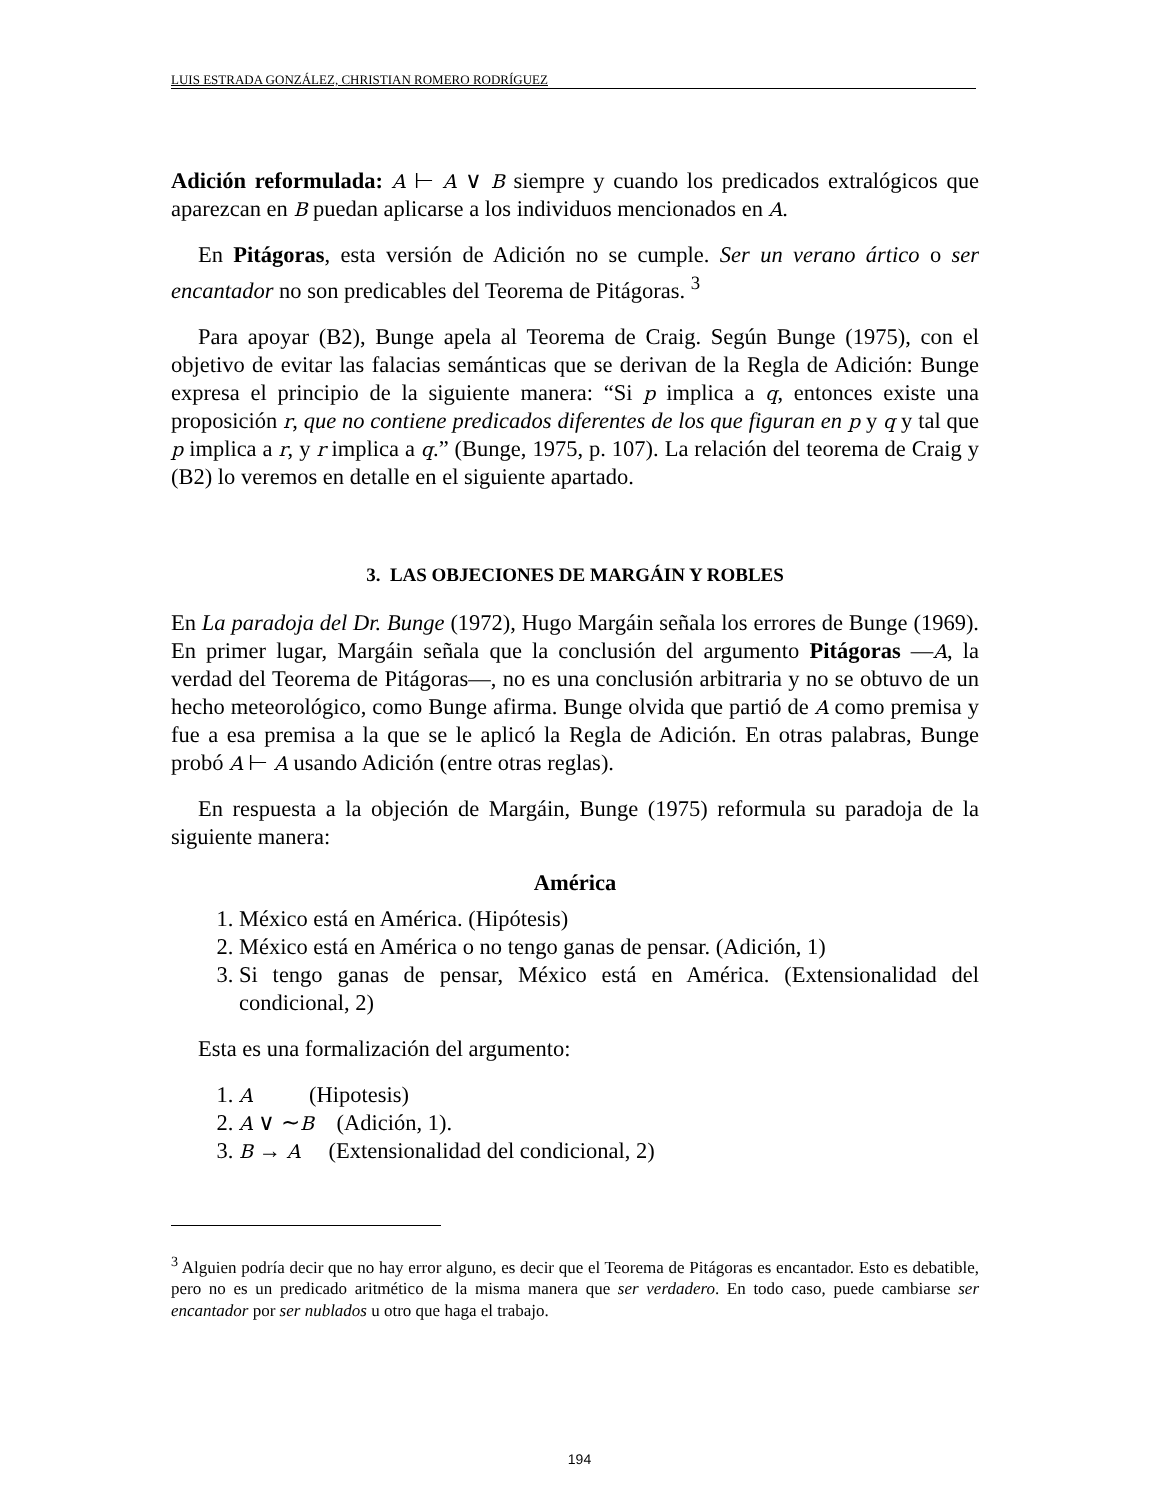LUIS ESTRADA GONZÁLEZ, CHRISTIAN ROMERO RODRÍGUEZ
Adición reformulada: A ⊢ A ∨ B siempre y cuando los predicados extralógicos que aparezcan en B puedan aplicarse a los individuos mencionados en A.
En Pitágoras, esta versión de Adición no se cumple. Ser un verano ártico o ser encantador no son predicables del Teorema de Pitágoras. <sup>3</sup>
Para apoyar (B2), Bunge apela al Teorema de Craig. Según Bunge (1975), con el objetivo de evitar las falacias semánticas que se derivan de la Regla de Adición: Bunge expresa el principio de la siguiente manera: “Si p implica a q, entonces existe una proposición r, que no contiene predicados diferentes de los que figuran en p y q y tal que p implica a r, y r implica a q.” (Bunge, 1975, p. 107). La relación del teorema de Craig y (B2) lo veremos en detalle en el siguiente apartado.
3. LAS OBJECIONES DE MARGÁIN Y ROBLES
En La paradoja del Dr. Bunge (1972), Hugo Margáin señala los errores de Bunge (1969). En primer lugar, Margáin señala que la conclusión del argumento Pitágoras —A, la verdad del Teorema de Pitágoras—, no es una conclusión arbitraria y no se obtuvo de un hecho meteorológico, como Bunge afirma. Bunge olvida que partió de A como premisa y fue a esa premisa a la que se le aplicó la Regla de Adición. En otras palabras, Bunge probó A ⊢ A usando Adición (entre otras reglas).
En respuesta a la objeción de Margáin, Bunge (1975) reformula su paradoja de la siguiente manera:
América
1. México está en América. (Hipótesis)
2. México está en América o no tengo ganas de pensar. (Adición, 1)
3. Si tengo ganas de pensar, México está en América. (Extensionalidad del condicional, 2)
Esta es una formalización del argumento:
1. A (Hipotesis)
2. A ∨ ∼B (Adición, 1).
3. B → A (Extensionalidad del condicional, 2)
<sup>3</sup> Alguien podría decir que no hay error alguno, es decir que el Teorema de Pitágoras es encantador. Esto es debatible, pero no es un predicado aritmético de la misma manera que ser verdadero. En todo caso, puede cambiarse ser encantador por ser nublados u otro que haga el trabajo.
194